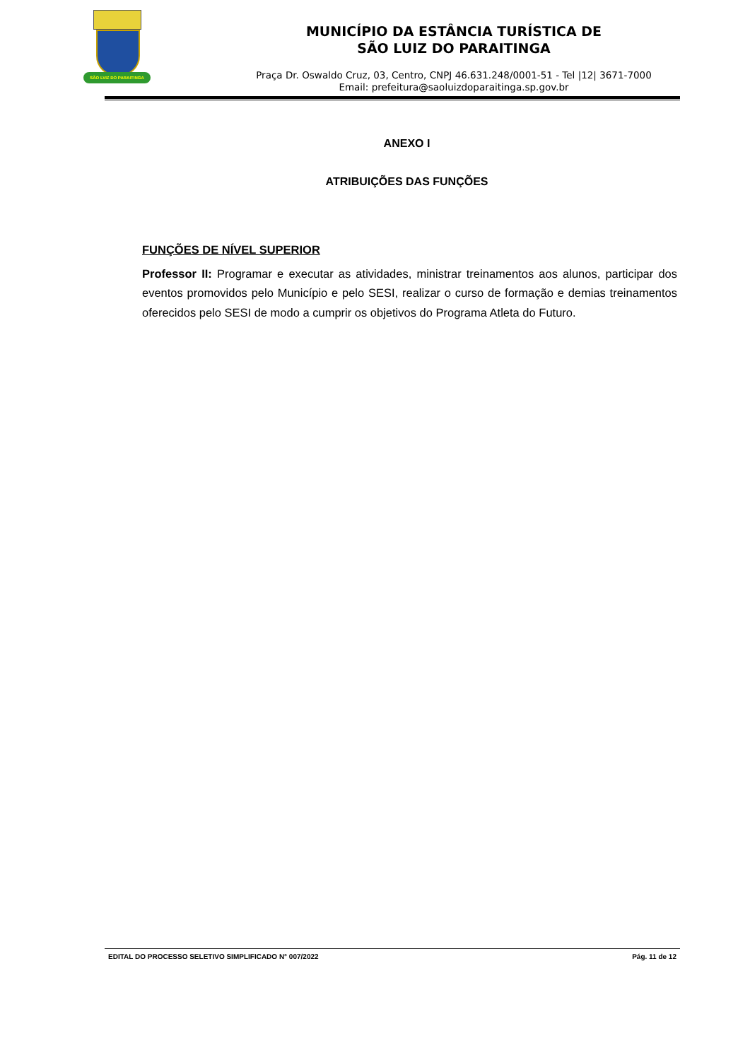SÃO LVIZ DO PARAITINGA
MUNICÍPIO DA ESTÂNCIA TURÍSTICA DE
SÃO LUIZ DO PARAITINGA
Praça Dr. Oswaldo Cruz, 03, Centro, CNPJ 46.631.248/0001-51 - Tel |12| 3671-7000
Email: prefeitura@saoluizdoparaitinga.sp.gov.br
ANEXO I
ATRIBUIÇÕES DAS FUNÇÕES
FUNÇÕES DE NÍVEL SUPERIOR
Professor II: Programar e executar as atividades, ministrar treinamentos aos alunos, participar dos eventos promovidos pelo Município e pelo SESI, realizar o curso de formação e demias treinamentos oferecidos pelo SESI de modo a cumprir os objetivos do Programa Atleta do Futuro.
EDITAL DO PROCESSO SELETIVO SIMPLIFICADO N° 007/2022 Pág. 11 de 12